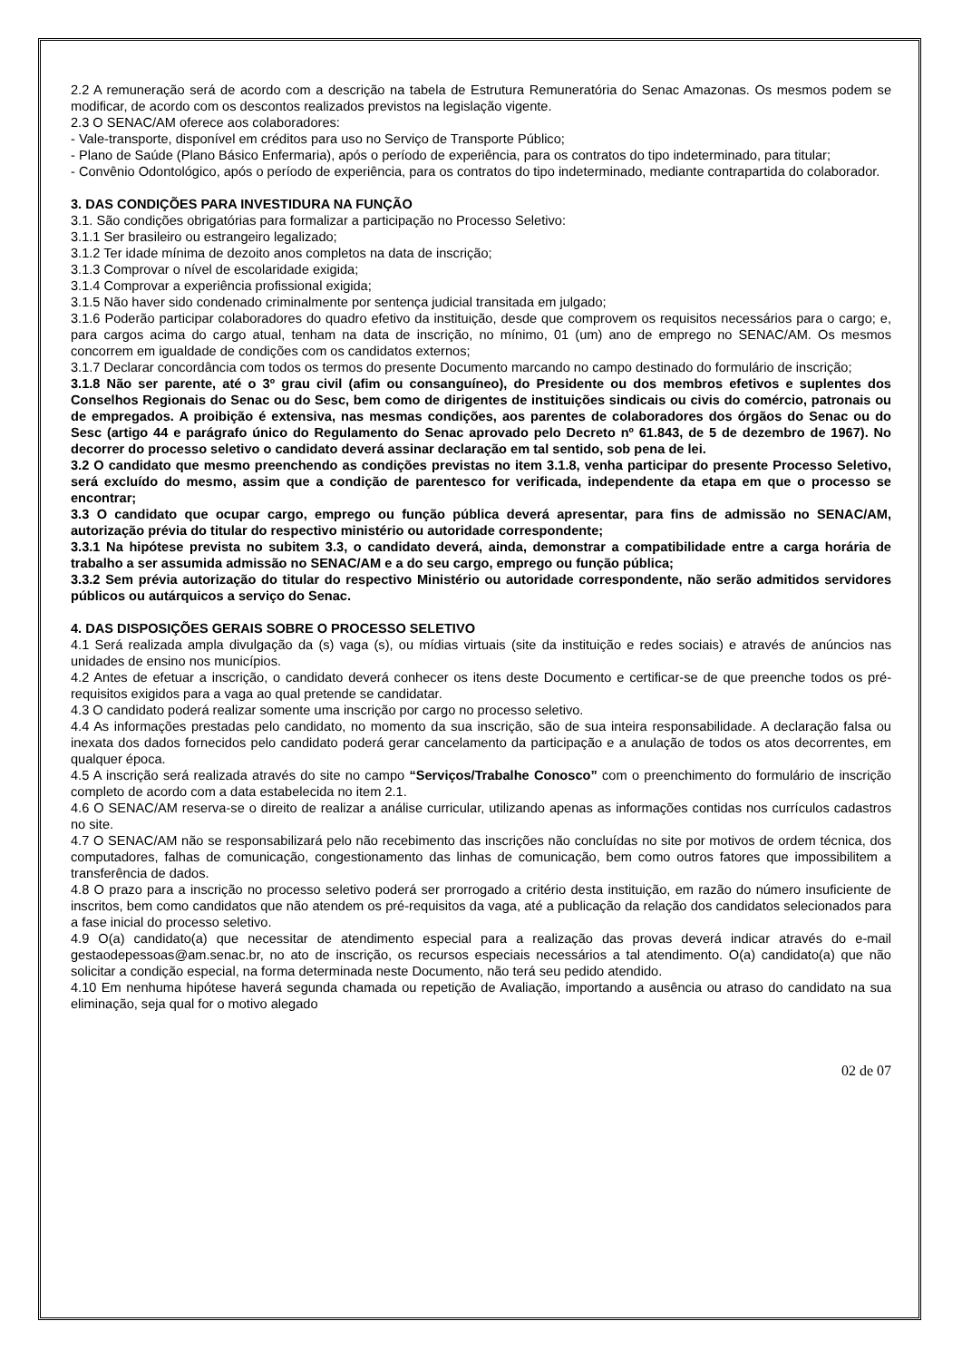2.2 A remuneração será de acordo com a descrição na tabela de Estrutura Remuneratória do Senac Amazonas. Os mesmos podem se modificar, de acordo com os descontos realizados previstos na legislação vigente.
2.3 O SENAC/AM oferece aos colaboradores:
- Vale-transporte, disponível em créditos para uso no Serviço de Transporte Público;
- Plano de Saúde (Plano Básico Enfermaria), após o período de experiência, para os contratos do tipo indeterminado, para titular;
- Convênio Odontológico, após o período de experiência, para os contratos do tipo indeterminado, mediante contrapartida do colaborador.
3. DAS CONDIÇÕES PARA INVESTIDURA NA FUNÇÃO
3.1. São condições obrigatórias para formalizar a participação no Processo Seletivo:
3.1.1 Ser brasileiro ou estrangeiro legalizado;
3.1.2 Ter idade mínima de dezoito anos completos na data de inscrição;
3.1.3 Comprovar o nível de escolaridade exigida;
3.1.4 Comprovar a experiência profissional exigida;
3.1.5 Não haver sido condenado criminalmente por sentença judicial transitada em julgado;
3.1.6 Poderão participar colaboradores do quadro efetivo da instituição, desde que comprovem os requisitos necessários para o cargo; e, para cargos acima do cargo atual, tenham na data de inscrição, no mínimo, 01 (um) ano de emprego no SENAC/AM. Os mesmos concorrem em igualdade de condições com os candidatos externos;
3.1.7 Declarar concordância com todos os termos do presente Documento marcando no campo destinado do formulário de inscrição;
3.1.8 Não ser parente, até o 3º grau civil (afim ou consanguíneo), do Presidente ou dos membros efetivos e suplentes dos Conselhos Regionais do Senac ou do Sesc, bem como de dirigentes de instituições sindicais ou civis do comércio, patronais ou de empregados. A proibição é extensiva, nas mesmas condições, aos parentes de colaboradores dos órgãos do Senac ou do Sesc (artigo 44 e parágrafo único do Regulamento do Senac aprovado pelo Decreto nº 61.843, de 5 de dezembro de 1967). No decorrer do processo seletivo o candidato deverá assinar declaração em tal sentido, sob pena de lei.
3.2 O candidato que mesmo preenchendo as condições previstas no item 3.1.8, venha participar do presente Processo Seletivo, será excluído do mesmo, assim que a condição de parentesco for verificada, independente da etapa em que o processo se encontrar;
3.3 O candidato que ocupar cargo, emprego ou função pública deverá apresentar, para fins de admissão no SENAC/AM, autorização prévia do titular do respectivo ministério ou autoridade correspondente;
3.3.1 Na hipótese prevista no subitem 3.3, o candidato deverá, ainda, demonstrar a compatibilidade entre a carga horária de trabalho a ser assumida admissão no SENAC/AM e a do seu cargo, emprego ou função pública;
3.3.2 Sem prévia autorização do titular do respectivo Ministério ou autoridade correspondente, não serão admitidos servidores públicos ou autárquicos a serviço do Senac.
4. DAS DISPOSIÇÕES GERAIS SOBRE O PROCESSO SELETIVO
4.1 Será realizada ampla divulgação da (s) vaga (s), ou mídias virtuais (site da instituição e redes sociais) e através de anúncios nas unidades de ensino nos municípios.
4.2 Antes de efetuar a inscrição, o candidato deverá conhecer os itens deste Documento e certificar-se de que preenche todos os pré-requisitos exigidos para a vaga ao qual pretende se candidatar.
4.3 O candidato poderá realizar somente uma inscrição por cargo no processo seletivo.
4.4 As informações prestadas pelo candidato, no momento da sua inscrição, são de sua inteira responsabilidade. A declaração falsa ou inexata dos dados fornecidos pelo candidato poderá gerar cancelamento da participação e a anulação de todos os atos decorrentes, em qualquer época.
4.5 A inscrição será realizada através do site no campo “Serviços/Trabalhe Conosco” com o preenchimento do formulário de inscrição completo de acordo com a data estabelecida no item 2.1.
4.6 O SENAC/AM reserva-se o direito de realizar a análise curricular, utilizando apenas as informações contidas nos currículos cadastros no site.
4.7 O SENAC/AM não se responsabilizará pelo não recebimento das inscrições não concluídas no site por motivos de ordem técnica, dos computadores, falhas de comunicação, congestionamento das linhas de comunicação, bem como outros fatores que impossibilitem a transferência de dados.
4.8 O prazo para a inscrição no processo seletivo poderá ser prorrogado a critério desta instituição, em razão do número insuficiente de inscritos, bem como candidatos que não atendem os pré-requisitos da vaga, até a publicação da relação dos candidatos selecionados para a fase inicial do processo seletivo.
4.9 O(a) candidato(a) que necessitar de atendimento especial para a realização das provas deverá indicar através do e-mail gestaodepessoas@am.senac.br, no ato de inscrição, os recursos especiais necessários a tal atendimento. O(a) candidato(a) que não solicitar a condição especial, na forma determinada neste Documento, não terá seu pedido atendido.
4.10 Em nenhuma hipótese haverá segunda chamada ou repetição de Avaliação, importando a ausência ou atraso do candidato na sua eliminação, seja qual for o motivo alegado
02 de 07